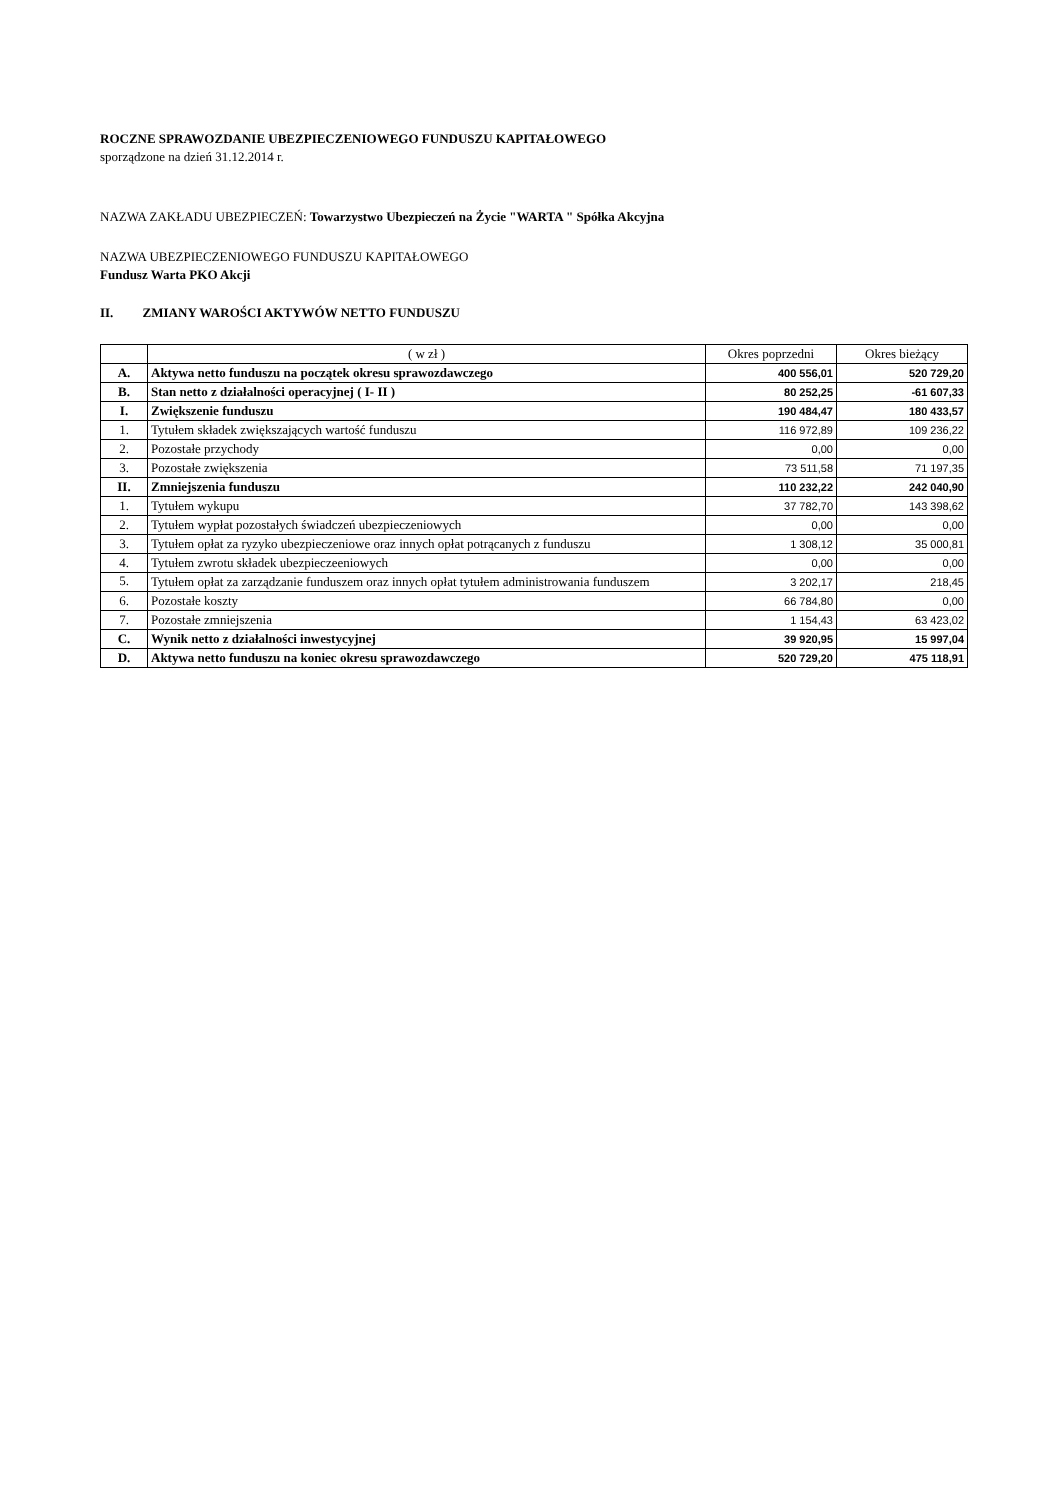ROCZNE SPRAWOZDANIE UBEZPIECZENIOWEGO FUNDUSZU KAPITAŁOWEGO
sporządzone na dzień 31.12.2014 r.
NAZWA ZAKŁADU UBEZPIECZEŃ: Towarzystwo Ubezpieczeń na Życie "WARTA " Spółka Akcyjna
NAZWA UBEZPIECZENIOWEGO FUNDUSZU KAPITAŁOWEGO
Fundusz Warta PKO Akcji
II. ZMIANY WAROŚCI AKTYWÓW NETTO FUNDUSZU
| | ( w zł ) | Okres poprzedni | Okres bieżący |
| A. | Aktywa netto funduszu na początek okresu sprawozdawczego | 400 556,01 | 520 729,20 |
| B. | Stan netto z działalności operacyjnej ( I- II ) | 80 252,25 | -61 607,33 |
| I. | Zwiększenie funduszu | 190 484,47 | 180 433,57 |
| 1. | Tytułem składek zwiększających wartość funduszu | 116 972,89 | 109 236,22 |
| 2. | Pozostałe przychody | 0,00 | 0,00 |
| 3. | Pozostałe zwiększenia | 73 511,58 | 71 197,35 |
| II. | Zmniejszenia funduszu | 110 232,22 | 242 040,90 |
| 1. | Tytułem wykupu | 37 782,70 | 143 398,62 |
| 2. | Tytułem wypłat pozostałych świadczeń ubezpieczeniowych | 0,00 | 0,00 |
| 3. | Tytułem opłat za ryzyko ubezpieczeniowe oraz innych opłat potrącanych z funduszu | 1 308,12 | 35 000,81 |
| 4. | Tytułem zwrotu składek ubezpieczeeniowych | 0,00 | 0,00 |
| 5. | Tytułem opłat za zarządzanie funduszem oraz innych opłat tytułem administrowania funduszem | 3 202,17 | 218,45 |
| 6. | Pozostałe koszty | 66 784,80 | 0,00 |
| 7. | Pozostałe zmniejszenia | 1 154,43 | 63 423,02 |
| C. | Wynik netto z działalności inwestycyjnej | 39 920,95 | 15 997,04 |
| D. | Aktywa netto funduszu na koniec okresu sprawozdawczego | 520 729,20 | 475 118,91 |